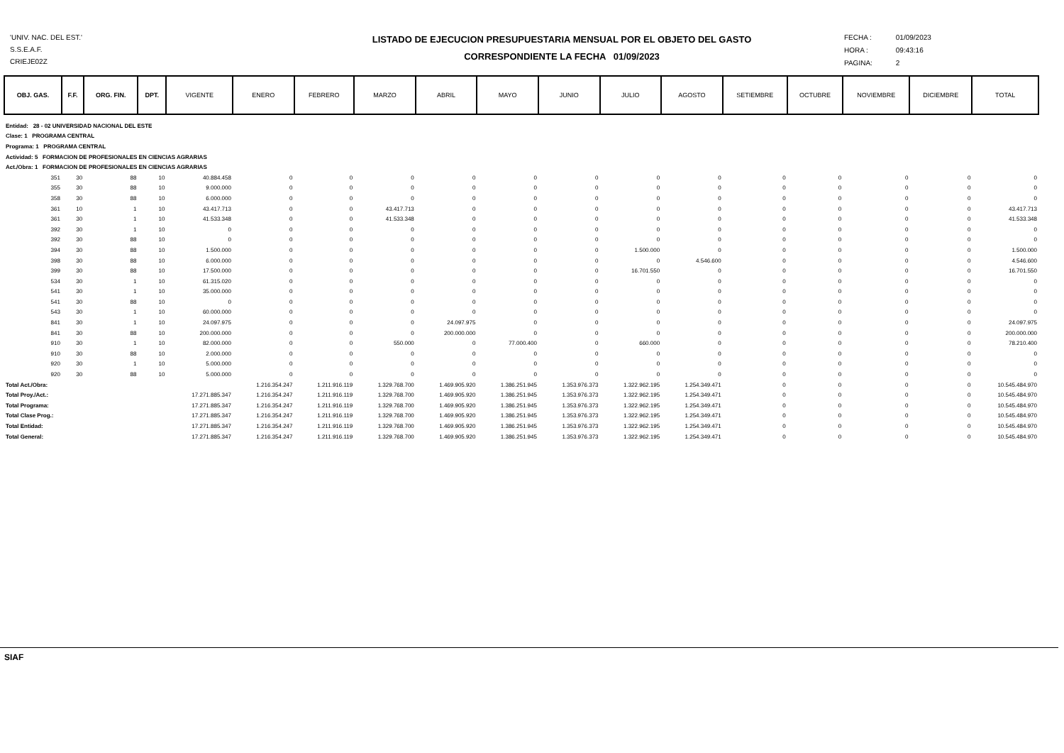'UNIV. NAC. DEL EST.'
S.S.E.A.F.
CRIEJE02Z
LISTADO DE EJECUCION PRESUPUESTARIA MENSUAL POR EL OBJETO DEL GASTO
CORRESPONDIENTE LA FECHA 01/09/2023
FECHA : 01/09/2023
HORA : 09:43:16
PAGINA: 2
| OBJ. GAS. | F.F. | ORG. FIN. | DPT. | VIGENTE | ENERO | FEBRERO | MARZO | ABRIL | MAYO | JUNIO | JULIO | AGOSTO | SETIEMBRE | OCTUBRE | NOVIEMBRE | DICIEMBRE | TOTAL |
| Entidad: 28 - 02 UNIVERSIDAD NACIONAL DEL ESTE | | | | | | | | | | | | | | | | | |
| Clase: 1 PROGRAMA CENTRAL | | | | | | | | | | | | | | | | | |
| Programa: 1 PROGRAMA CENTRAL | | | | | | | | | | | | | | | | | |
| Actividad: 5 FORMACION DE PROFESIONALES EN CIENCIAS AGRARIAS | | | | | | | | | | | | | | | | | |
| Act./Obra: 1 FORMACION DE PROFESIONALES EN CIENCIAS AGRARIAS | | | | | | | | | | | | | | | | | |
| 351 | 30 | 88 | 10 | 40.884.458 | 0 | 0 | 0 | 0 | 0 | 0 | 0 | 0 | 0 | 0 | 0 | 0 | 0 |
| 355 | 30 | 88 | 10 | 9.000.000 | 0 | 0 | 0 | 0 | 0 | 0 | 0 | 0 | 0 | 0 | 0 | 0 | 0 |
| 358 | 30 | 88 | 10 | 6.000.000 | 0 | 0 | 0 | 0 | 0 | 0 | 0 | 0 | 0 | 0 | 0 | 0 | 0 |
| 361 | 10 | 1 | 10 | 43.417.713 | 0 | 0 | 43.417.713 | 0 | 0 | 0 | 0 | 0 | 0 | 0 | 0 | 0 | 43.417.713 |
| 361 | 30 | 1 | 10 | 41.533.348 | 0 | 0 | 41.533.348 | 0 | 0 | 0 | 0 | 0 | 0 | 0 | 0 | 0 | 41.533.348 |
| 392 | 30 | 1 | 10 | 0 | 0 | 0 | 0 | 0 | 0 | 0 | 0 | 0 | 0 | 0 | 0 | 0 | 0 |
| 392 | 30 | 88 | 10 | 0 | 0 | 0 | 0 | 0 | 0 | 0 | 0 | 0 | 0 | 0 | 0 | 0 | 0 |
| 394 | 30 | 88 | 10 | 1.500.000 | 0 | 0 | 0 | 0 | 0 | 0 | 1.500.000 | 0 | 0 | 0 | 0 | 0 | 1.500.000 |
| 398 | 30 | 88 | 10 | 6.000.000 | 0 | 0 | 0 | 0 | 0 | 0 | 0 | 4.546.600 | 0 | 0 | 0 | 0 | 4.546.600 |
| 399 | 30 | 88 | 10 | 17.500.000 | 0 | 0 | 0 | 0 | 0 | 0 | 16.701.550 | 0 | 0 | 0 | 0 | 0 | 16.701.550 |
| 534 | 30 | 1 | 10 | 61.315.020 | 0 | 0 | 0 | 0 | 0 | 0 | 0 | 0 | 0 | 0 | 0 | 0 | 0 |
| 541 | 30 | 1 | 10 | 35.000.000 | 0 | 0 | 0 | 0 | 0 | 0 | 0 | 0 | 0 | 0 | 0 | 0 | 0 |
| 541 | 30 | 88 | 10 | 0 | 0 | 0 | 0 | 0 | 0 | 0 | 0 | 0 | 0 | 0 | 0 | 0 | 0 |
| 543 | 30 | 1 | 10 | 60.000.000 | 0 | 0 | 0 | 0 | 0 | 0 | 0 | 0 | 0 | 0 | 0 | 0 | 0 |
| 841 | 30 | 1 | 10 | 24.097.975 | 0 | 0 | 0 | 24.097.975 | 0 | 0 | 0 | 0 | 0 | 0 | 0 | 0 | 24.097.975 |
| 841 | 30 | 88 | 10 | 200.000.000 | 0 | 0 | 0 | 200.000.000 | 0 | 0 | 0 | 0 | 0 | 0 | 0 | 0 | 200.000.000 |
| 910 | 30 | 1 | 10 | 82.000.000 | 0 | 0 | 550.000 | 0 | 77.000.400 | 0 | 660.000 | 0 | 0 | 0 | 0 | 0 | 78.210.400 |
| 910 | 30 | 88 | 10 | 2.000.000 | 0 | 0 | 0 | 0 | 0 | 0 | 0 | 0 | 0 | 0 | 0 | 0 | 0 |
| 920 | 30 | 1 | 10 | 5.000.000 | 0 | 0 | 0 | 0 | 0 | 0 | 0 | 0 | 0 | 0 | 0 | 0 | 0 |
| 920 | 30 | 88 | 10 | 5.000.000 | 0 | 0 | 0 | 0 | 0 | 0 | 0 | 0 | 0 | 0 | 0 | 0 | 0 |
| Total Act./Obra: | | | | | 1.216.354.247 | 1.211.916.119 | 1.329.768.700 | 1.469.905.920 | 1.386.251.945 | 1.353.976.373 | 1.322.962.195 | 1.254.349.471 | 0 | 0 | 0 | 0 | 10.545.484.970 |
| Total Proy./Act.: | | | | 17.271.885.347 | 1.216.354.247 | 1.211.916.119 | 1.329.768.700 | 1.469.905.920 | 1.386.251.945 | 1.353.976.373 | 1.322.962.195 | 1.254.349.471 | 0 | 0 | 0 | 0 | 10.545.484.970 |
| Total Programa: | | | | 17.271.885.347 | 1.216.354.247 | 1.211.916.119 | 1.329.768.700 | 1.469.905.920 | 1.386.251.945 | 1.353.976.373 | 1.322.962.195 | 1.254.349.471 | 0 | 0 | 0 | 0 | 10.545.484.970 |
| Total Clase Prog.: | | | | 17.271.885.347 | 1.216.354.247 | 1.211.916.119 | 1.329.768.700 | 1.469.905.920 | 1.386.251.945 | 1.353.976.373 | 1.322.962.195 | 1.254.349.471 | 0 | 0 | 0 | 0 | 10.545.484.970 |
| Total Entidad: | | | | 17.271.885.347 | 1.216.354.247 | 1.211.916.119 | 1.329.768.700 | 1.469.905.920 | 1.386.251.945 | 1.353.976.373 | 1.322.962.195 | 1.254.349.471 | 0 | 0 | 0 | 0 | 10.545.484.970 |
| Total General: | | | | 17.271.885.347 | 1.216.354.247 | 1.211.916.119 | 1.329.768.700 | 1.469.905.920 | 1.386.251.945 | 1.353.976.373 | 1.322.962.195 | 1.254.349.471 | 0 | 0 | 0 | 0 | 10.545.484.970 |
SIAF